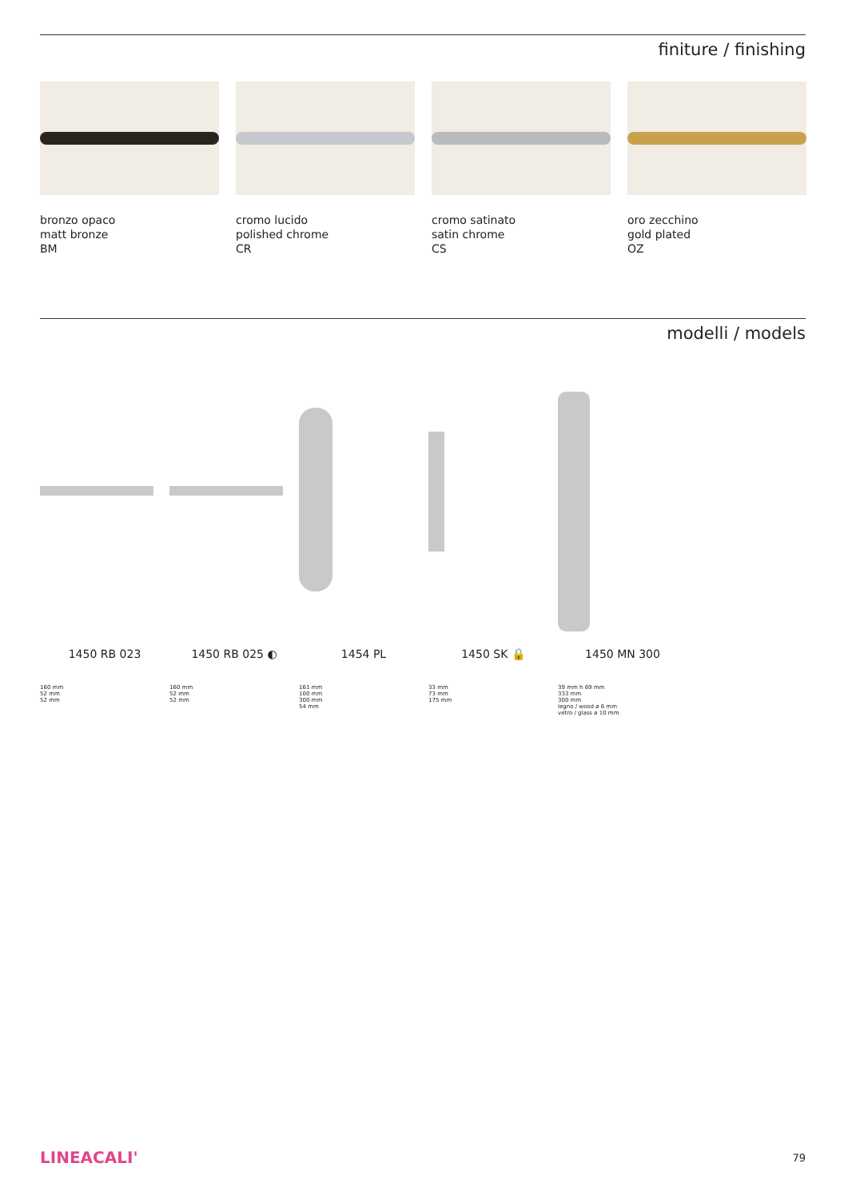finiture / finishing
bronzo opaco
matt bronze
BM
cromo lucido
polished chrome
CR
cromo satinato
satin chrome
CS
oro zecchino
gold plated
OZ
modelli / models
1450 RB 023 1450 RB 025 ◐ 1454 PL 1450 SK 🔒 1450 MN 300
160 mm
52 mm
52 mm
160 mm
52 mm
52 mm
161 mm
100 mm
300 mm
54 mm
33 mm
73 mm
175 mm
39 mm h 69 mm
333 mm
300 mm
legno / wood ø 6 mm
vetro / glass ø 10 mm
LINEACALI' 79